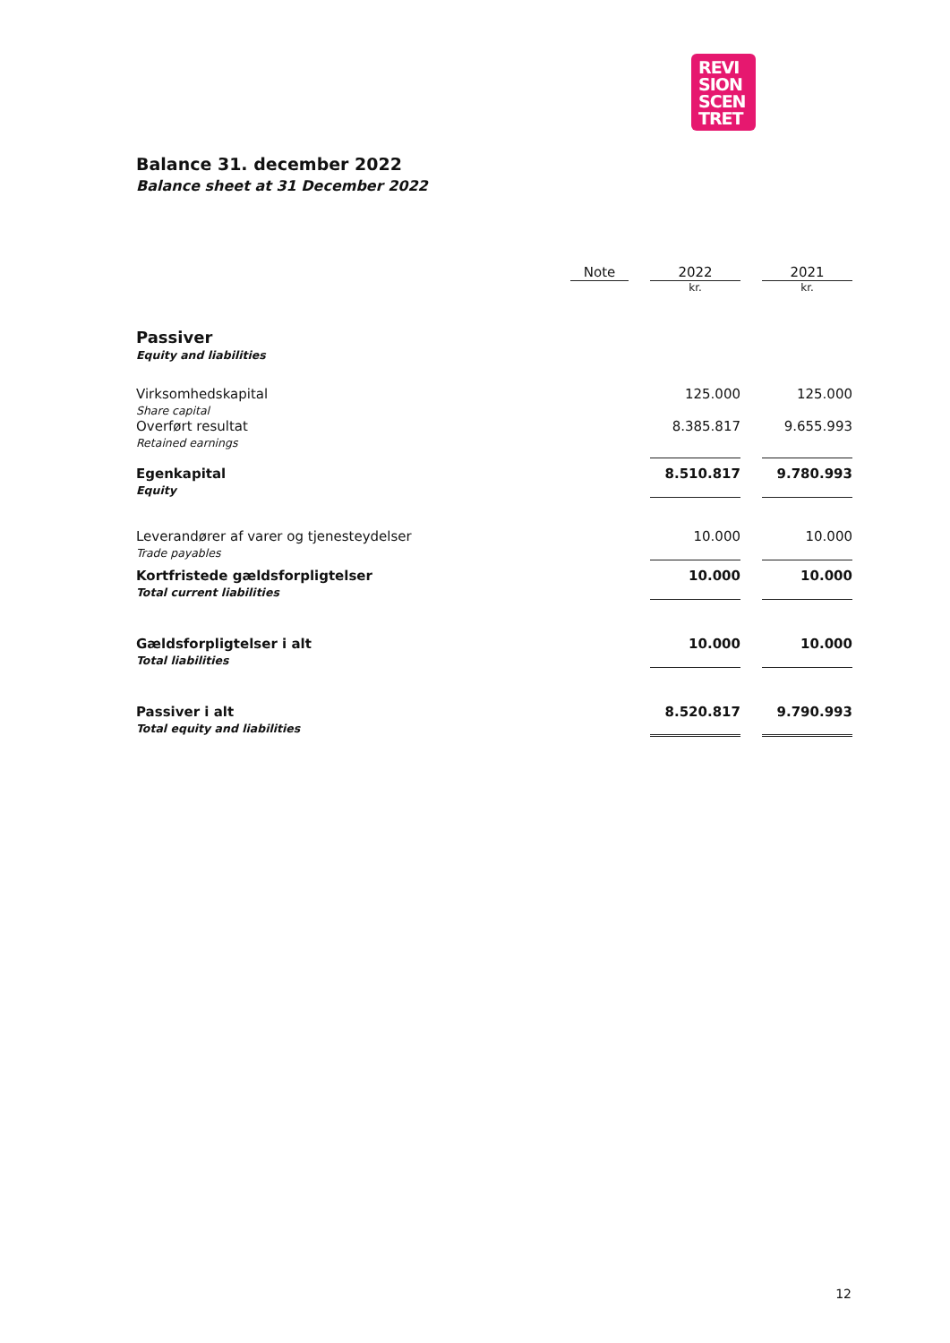REVI
SION
SCEN
TRET
Balance 31. december 2022
Balance sheet at 31 December 2022
| | Note | | 2022 | | 2021 |
| --- | --- | --- | --- | --- | --- |
| | | | kr. | | kr. |
| Passiver Equity and liabilities | | | | | |
| Virksomhedskapital Share capital | | | 125.000 | | 125.000 |
| Overført resultat Retained earnings | | | 8.385.817 | | 9.655.993 |
| Egenkapital Equity | | | 8.510.817 | | 9.780.993 |
| Leverandører af varer og tjenesteydelser Trade payables | | | 10.000 | | 10.000 |
| Kortfristede gældsforpligtelser Total current liabilities | | | 10.000 | | 10.000 |
| Gældsforpligtelser i alt Total liabilities | | | 10.000 | | 10.000 |
| Passiver i alt Total equity and liabilities | | | 8.520.817 | | 9.790.993 |
12